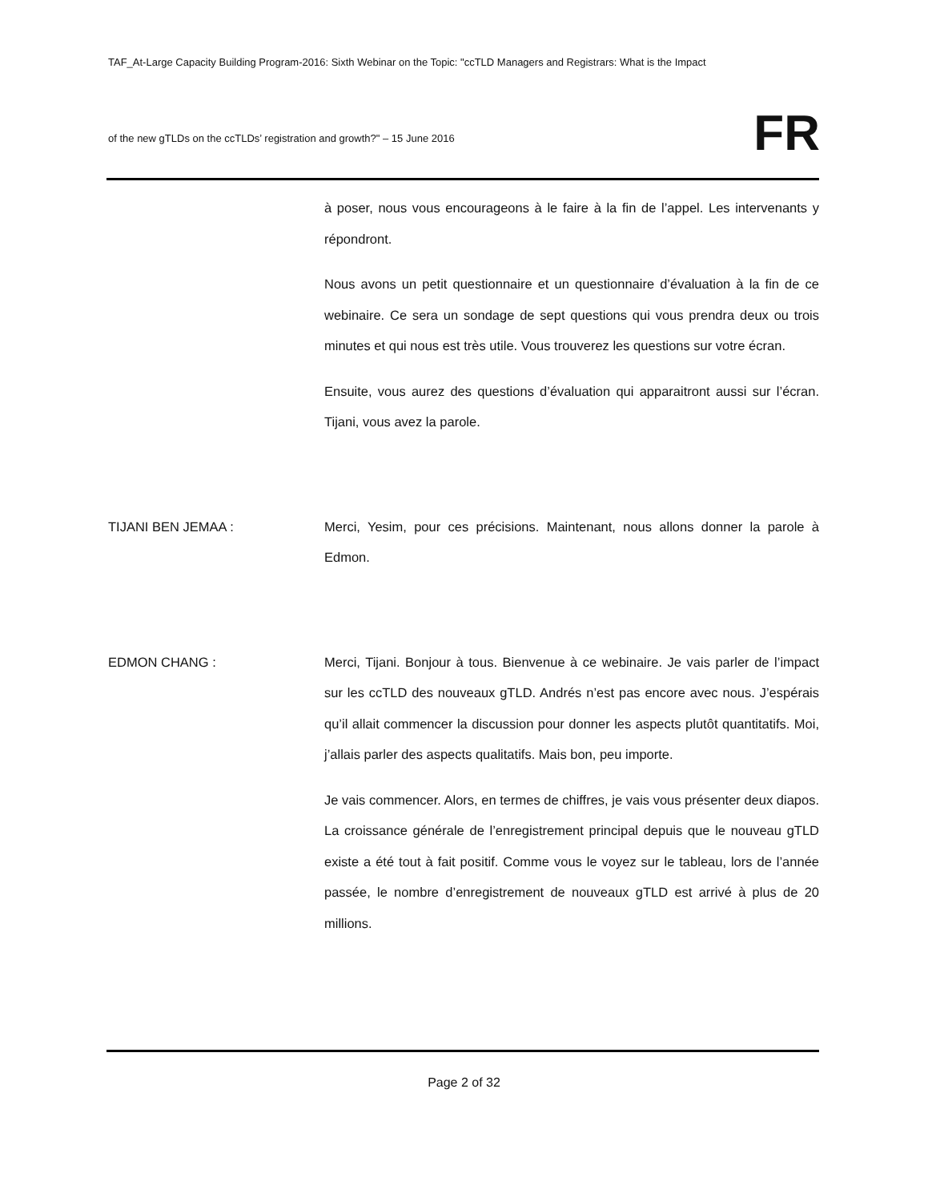TAF_At-Large Capacity Building Program-2016: Sixth Webinar on the Topic: "ccTLD Managers and Registrars: What is the Impact
of the new gTLDs on the ccTLDs’ registration and growth?" – 15 June 2016
FR
à poser, nous vous encourageons à le faire à la fin de l’appel. Les intervenants y répondront.
Nous avons un petit questionnaire et un questionnaire d’évaluation à la fin de ce webinaire. Ce sera un sondage de sept questions qui vous prendra deux ou trois minutes et qui nous est très utile. Vous trouverez les questions sur votre écran.
Ensuite, vous aurez des questions d’évaluation qui apparaitront aussi sur l’écran. Tijani, vous avez la parole.
TIJANI BEN JEMAA : Merci, Yesim, pour ces précisions. Maintenant, nous allons donner la parole à Edmon.
EDMON CHANG : Merci, Tijani. Bonjour à tous. Bienvenue à ce webinaire. Je vais parler de l’impact sur les ccTLD des nouveaux gTLD. Andrés n’est pas encore avec nous. J’espérais qu’il allait commencer la discussion pour donner les aspects plutôt quantitatifs. Moi, j’allais parler des aspects qualitatifs. Mais bon, peu importe.
Je vais commencer. Alors, en termes de chiffres, je vais vous présenter deux diapos. La croissance générale de l’enregistrement principal depuis que le nouveau gTLD existe a été tout à fait positif. Comme vous le voyez sur le tableau, lors de l’année passée, le nombre d’enregistrement de nouveaux gTLD est arrivé à plus de 20 millions.
Page 2 of 32